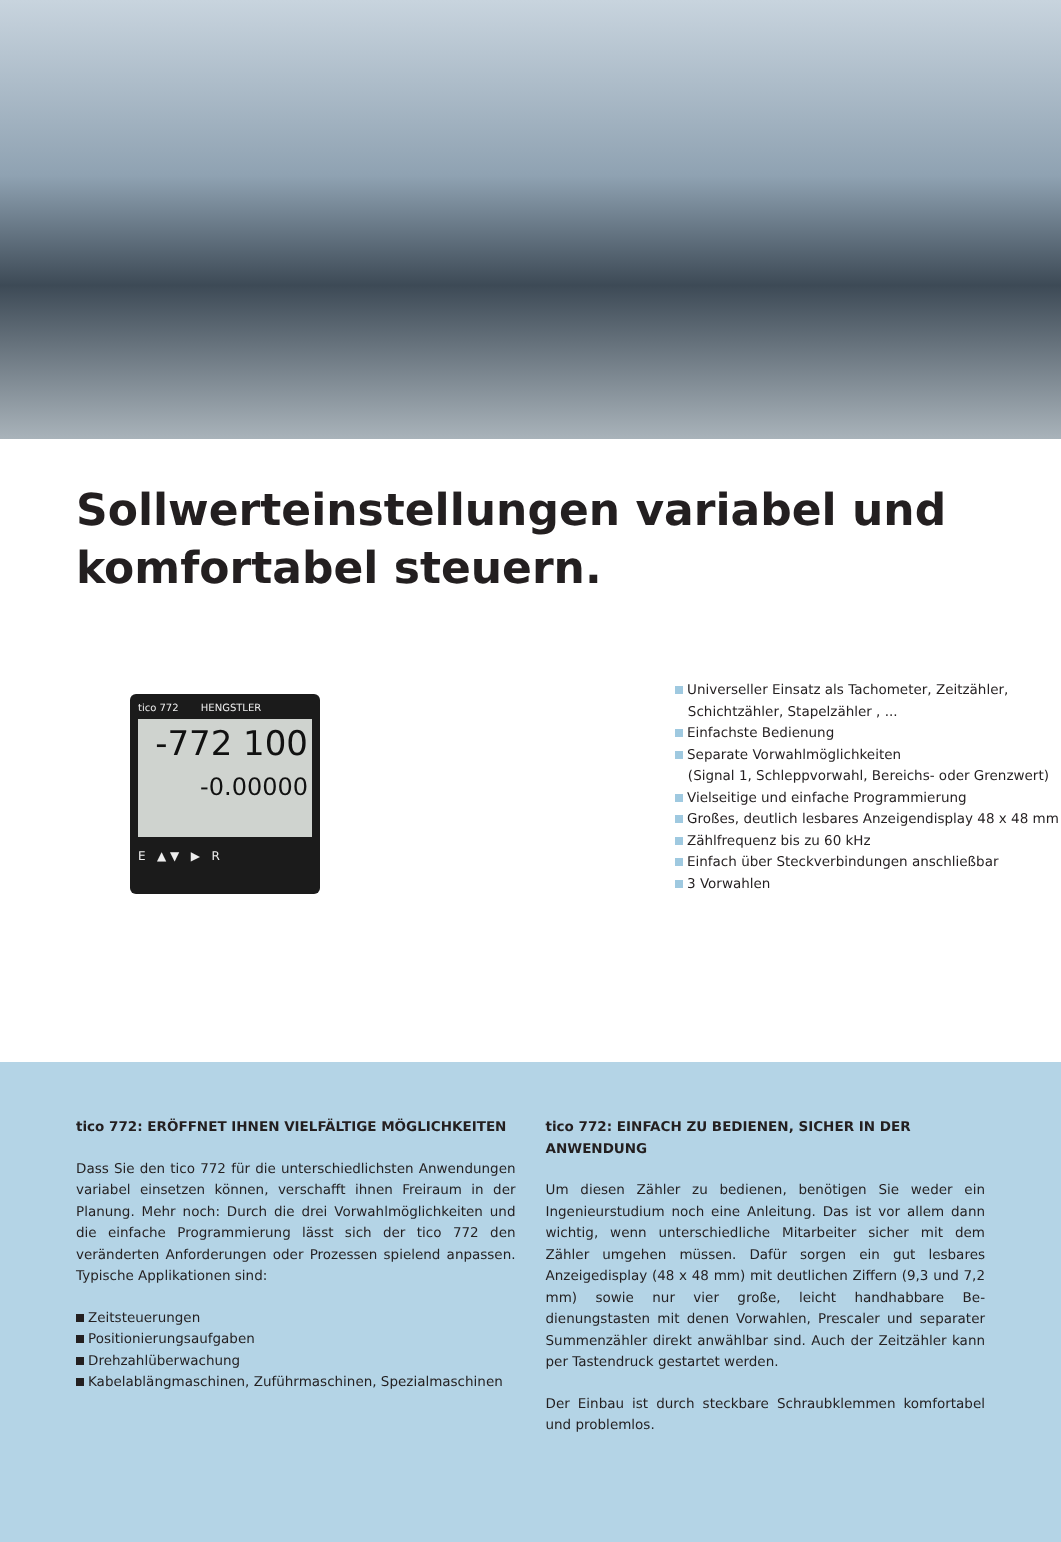Sollwerteinstellungen variabel und komfortabel steuern.
tico 772 HENGSTLER
-772 100
-0.00000
E ▲ ▼ ▶ R
Universeller Einsatz als Tachometer, Zeitzähler,
Schichtzähler, Stapelzähler , ...
Einfachste Bedienung
Separate Vorwahlmöglichkeiten
(Signal 1, Schleppvorwahl, Bereichs- oder Grenzwert)
Vielseitige und einfache Programmierung
Großes, deutlich lesbares Anzeigendisplay 48 x 48 mm
Zählfrequenz bis zu 60 kHz
Einfach über Steckverbindungen anschließbar
3 Vorwahlen
tico 772: ERÖFFNET IHNEN VIELFÄLTIGE MÖGLICHKEITEN
Dass Sie den tico 772 für die unterschiedlichsten Anwendungen variabel einsetzen können, verschafft ihnen Freiraum in der Planung. Mehr noch: Durch die drei Vorwahlmöglichkeiten und die einfache Program­mierung lässt sich der tico 772 den veränderten Anforderungen oder Prozessen spielend anpassen. Typische Applikationen sind:
Zeitsteuerungen
Positionierungsaufgaben
Drehzahlüberwachung
Kabelablängmaschinen, Zuführmaschinen, Spezialmaschinen
tico 772: EINFACH ZU BEDIENEN, SICHER IN DER ANWENDUNG
Um diesen Zähler zu bedienen, benötigen Sie weder ein Ingenieur­studium noch eine Anleitung. Das ist vor allem dann wichtig, wenn unterschiedliche Mitarbeiter sicher mit dem Zähler umgehen müssen. Dafür sorgen ein gut lesbares Anzeigedisplay (48 x 48 mm) mit deutlichen Ziffern (9,3 und 7,2 mm) sowie nur vier große, leicht handhabbare Be­dienungstasten mit denen Vorwahlen, Prescaler und separater Sum­menzähler direkt anwählbar sind. Auch der Zeitzähler kann per Tasten­druck gestartet werden.
Der Einbau ist durch steckbare Schraubklemmen komfortabel und pro­blemlos.